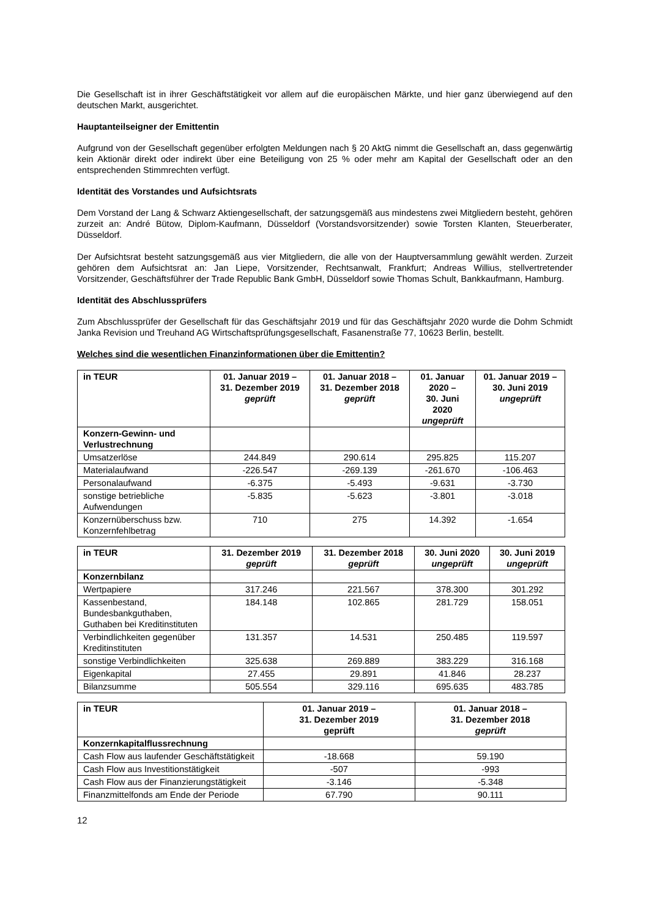Die Gesellschaft ist in ihrer Geschäftstätigkeit vor allem auf die europäischen Märkte, und hier ganz überwiegend auf den deutschen Markt, ausgerichtet.
Hauptanteilseigner der Emittentin
Aufgrund von der Gesellschaft gegenüber erfolgten Meldungen nach § 20 AktG nimmt die Gesellschaft an, dass gegenwärtig kein Aktionär direkt oder indirekt über eine Beteiligung von 25 % oder mehr am Kapital der Gesellschaft oder an den entsprechenden Stimmrechten verfügt.
Identität des Vorstandes und Aufsichtsrats
Dem Vorstand der Lang & Schwarz Aktiengesellschaft, der satzungsgemäß aus mindestens zwei Mitgliedern besteht, gehören zurzeit an: André Bütow, Diplom-Kaufmann, Düsseldorf (Vorstandsvorsitzender) sowie Torsten Klanten, Steuerberater, Düsseldorf.
Der Aufsichtsrat besteht satzungsgemäß aus vier Mitgliedern, die alle von der Hauptversammlung gewählt werden. Zurzeit gehören dem Aufsichtsrat an: Jan Liepe, Vorsitzender, Rechtsanwalt, Frankfurt; Andreas Willius, stellvertretender Vorsitzender, Geschäftsführer der Trade Republic Bank GmbH, Düsseldorf sowie Thomas Schult, Bankkaufmann, Hamburg.
Identität des Abschlussprüfers
Zum Abschlussprüfer der Gesellschaft für das Geschäftsjahr 2019 und für das Geschäftsjahr 2020 wurde die Dohm Schmidt Janka Revision und Treuhand AG Wirtschaftsprüfungsgesellschaft, Fasanenstraße 77, 10623 Berlin, bestellt.
Welches sind die wesentlichen Finanzinformationen über die Emittentin?
| in TEUR | 01. Januar 2019 – 31. Dezember 2019 geprüft | 01. Januar 2018 – 31. Dezember 2018 geprüft | 01. Januar 2020 – 30. Juni 2020 ungeprüft | 01. Januar 2019 – 30. Juni 2019 ungeprüft |
| --- | --- | --- | --- | --- |
| Konzern-Gewinn- und Verlustrechnung | | | | |
| Umsatzerlöse | 244.849 | 290.614 | 295.825 | 115.207 |
| Materialaufwand | -226.547 | -269.139 | -261.670 | -106.463 |
| Personalaufwand | -6.375 | -5.493 | -9.631 | -3.730 |
| sonstige betriebliche Aufwendungen | -5.835 | -5.623 | -3.801 | -3.018 |
| Konzernüberschuss bzw. Konzernfehlbetrag | 710 | 275 | 14.392 | -1.654 |
| in TEUR | 31. Dezember 2019 geprüft | 31. Dezember 2018 geprüft | 30. Juni 2020 ungeprüft | 30. Juni 2019 ungeprüft |
| --- | --- | --- | --- | --- |
| Konzernbilanz | | | | |
| Wertpapiere | 317.246 | 221.567 | 378.300 | 301.292 |
| Kassenbestand, Bundesbankguthaben, Guthaben bei Kreditinstituten | 184.148 | 102.865 | 281.729 | 158.051 |
| Verbindlichkeiten gegenüber Kreditinstituten | 131.357 | 14.531 | 250.485 | 119.597 |
| sonstige Verbindlichkeiten | 325.638 | 269.889 | 383.229 | 316.168 |
| Eigenkapital | 27.455 | 29.891 | 41.846 | 28.237 |
| Bilanzsumme | 505.554 | 329.116 | 695.635 | 483.785 |
| in TEUR | 01. Januar 2019 – 31. Dezember 2019 geprüft | 01. Januar 2018 – 31. Dezember 2018 geprüft |
| --- | --- | --- |
| Konzernkapitalflussrechnung | | |
| Cash Flow aus laufender Geschäftstätigkeit | -18.668 | 59.190 |
| Cash Flow aus Investitionstätigkeit | -507 | -993 |
| Cash Flow aus der Finanzierungstätigkeit | -3.146 | -5.348 |
| Finanzmittelfonds am Ende der Periode | 67.790 | 90.111 |
12